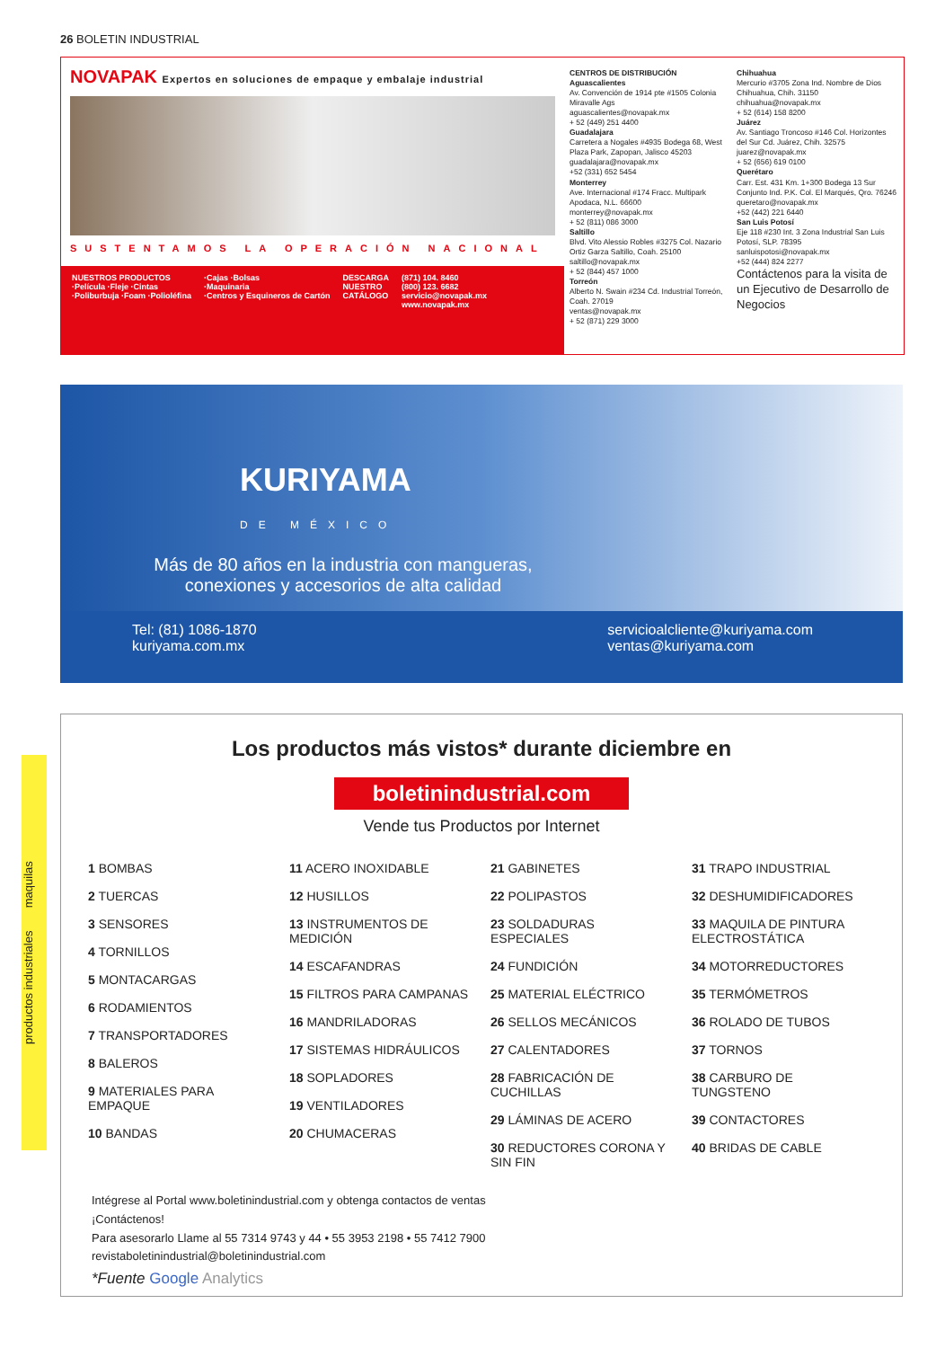26 BOLETIN INDUSTRIAL
NOVAPAK Expertos en soluciones de empaque y embalaje industrial
SUSTENTAMOS LA OPERACIÓN NACIONAL
NUESTROS PRODUCTOS
·Película ·Fleje ·Cintas
·Poliburbuja ·Foam ·Polioléfina
·Cajas ·Bolsas
·Maquinaria
·Centros y Esquineros de Cartón
DESCARGA
NUESTRO
CATÁLOGO
(871) 104. 8460
(800) 123. 6682
servicio@novapak.mx
www.novapak.mx
CENTROS DE DISTRIBUCIÓN
Aguascalientes
Av. Convención de 1914 pte #1505 Colonia Miravalle Ags
aguascalientes@novapak.mx
+ 52 (449) 251 4400
Guadalajara
Carretera a Nogales #4935 Bodega 68, West Plaza Park, Zapopan, Jalisco 45203
guadalajara@novapak.mx
+52 (331) 652 5454
Monterrey
Ave. Internacional #174 Fracc. Multipark Apodaca, N.L. 66600
monterrey@novapak.mx
+ 52 (811) 086 3000
Saltillo
Blvd. Vito Alessio Robles #3275 Col. Nazario Ortiz Garza Saltillo, Coah. 25100
saltillo@novapak.mx
+ 52 (844) 457 1000
Torreón
Alberto N. Swain #234 Cd. Industrial Torreón, Coah. 27019
ventas@novapak.mx
+ 52 (871) 229 3000
Chihuahua
Mercurio #3705 Zona Ind. Nombre de Dios Chihuahua, Chih. 31150
chihuahua@novapak.mx
+ 52 (614) 158 8200
Juárez
Av. Santiago Troncoso #146 Col. Horizontes del Sur Cd. Juárez, Chih. 32575
juarez@novapak.mx
+ 52 (656) 619 0100
Querétaro
Carr. Est. 431 Km. 1+300 Bodega 13 Sur Conjunto Ind. P.K. Col. El Marqués, Qro. 76246
queretaro@novapak.mx
+52 (442) 221 6440
San Luis Potosí
Eje 118 #230 Int. 3 Zona Industrial San Luis Potosí, SLP. 78395
sanluispotosi@novapak.mx
+52 (444) 824 2277
Contáctenos para la visita de un Ejecutivo de Desarrollo de Negocios
KURIYAMA
DE MÉXICO
Más de 80 años en la industria con mangueras, conexiones y accesorios de alta calidad
Tel: (81) 1086-1870
kuriyama.com.mx
servicioalcliente@kuriyama.com
ventas@kuriyama.com
Los productos más vistos* durante diciembre en
boletinindustrial.com
Vende tus Productos por Internet
1 BOMBAS
2 TUERCAS
3 SENSORES
4 TORNILLOS
5 MONTACARGAS
6 RODAMIENTOS
7 TRANSPORTADORES
8 BALEROS
9 MATERIALES PARA EMPAQUE
10 BANDAS
11 ACERO INOXIDABLE
12 HUSILLOS
13 INSTRUMENTOS DE MEDICIÓN
14 ESCAFANDRAS
15 FILTROS PARA CAMPANAS
16 MANDRILADORAS
17 SISTEMAS HIDRÁULICOS
18 SOPLADORES
19 VENTILADORES
20 CHUMACERAS
21 GABINETES
22 POLIPASTOS
23 SOLDADURAS ESPECIALES
24 FUNDICIÓN
25 MATERIAL ELÉCTRICO
26 SELLOS MECÁNICOS
27 CALENTADORES
28 FABRICACIÓN DE CUCHILLAS
29 LÁMINAS DE ACERO
30 REDUCTORES CORONA Y SIN FIN
31 TRAPO INDUSTRIAL
32 DESHUMIDIFICADORES
33 MAQUILA DE PINTURA ELECTROSTÁTICA
34 MOTORREDUCTORES
35 TERMÓMETROS
36 ROLADO DE TUBOS
37 TORNOS
38 CARBURO DE TUNGSTENO
39 CONTACTORES
40 BRIDAS DE CABLE
Intégrese al Portal www.boletinindustrial.com y obtenga contactos de ventas
¡Contáctenos!
Para asesorarlo Llame al 55 7314 9743 y 44 • 55 3953 2198 • 55 7412 7900
revistaboletinindustrial@boletinindustrial.com
*Fuente Google Analytics
productos industriales maquilas